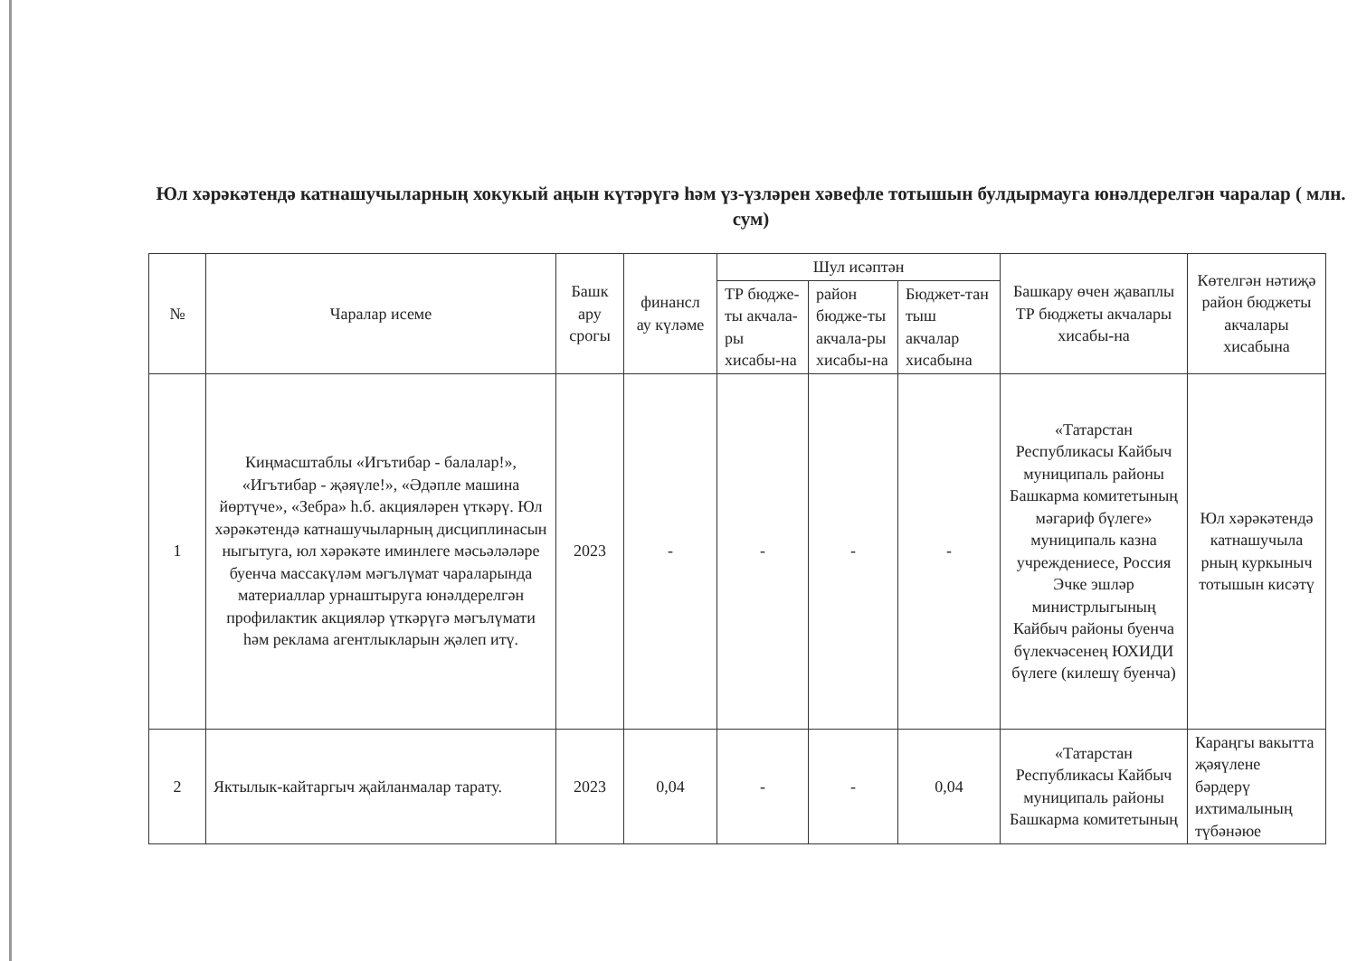Юл хәрәкәтендә катнашучыларның хокукый аңын күтәрүгә һәм үз-үзләрен хәвефле тотышын булдырмауга юнәлдерелгән чаралар ( млн. сум)
| № | Чаралар исеме | Башк ару срогы | финансл ау күләме | Шул исәптән | | | Башкару өчен җаваплы ТР бюджеты акчалары хисабы-на | Көтелгән нәтиҗә район бюджеты акчалары хисабына |
| --- | --- | --- | --- | --- | --- | --- | --- | --- |
| | | | | ТР бюдже-ты акчала-ры хисабы-на | район бюдже-ты акчала-ры хисабы-на | Бюджет-тан тыш акчалар хисабына | | |
| 1 | Киңмасштаблы «Игътибар - балалар!», «Игътибар - җәяүле!», «Әдәпле машина йөртүче», «Зебра» һ.б. акцияләрен үткәрү. Юл хәрәкәтендә катнашучыларның дисциплинасын ныгытуга, юл хәрәкәте иминлеге мәсьәләләре буенча массакүләм мәгълүмат чараларында материаллар урнаштыруга юнәлдерелгән профилактик акцияләр үткәрүгә мәгълүмати һәм реклама агентлыкларын җәлеп итү. | 2023 | - | - | - | - | «Татарстан Республикасы Кайбыч муниципаль районы Башкарма комитетының мәгариф бүлеге» муниципаль казна учреждениесе, Россия Эчке эшләр министрлыгының Кайбыч районы буенча бүлекчәсенең ЮХИДИ бүлеге (килешү буенча) | Юл хәрәкәтендә катнашучыла рның куркыныч тотышын кисәтү |
| 2 | Яктылык-кайтаргыч җайланмалар тарату. | 2023 | 0,04 | - | - | 0,04 | «Татарстан Республикасы Кайбыч муниципаль районы Башкарма комитетының | Караңгы вакытта җәяүлене бәрдерү ихтималының түбәнәюе |